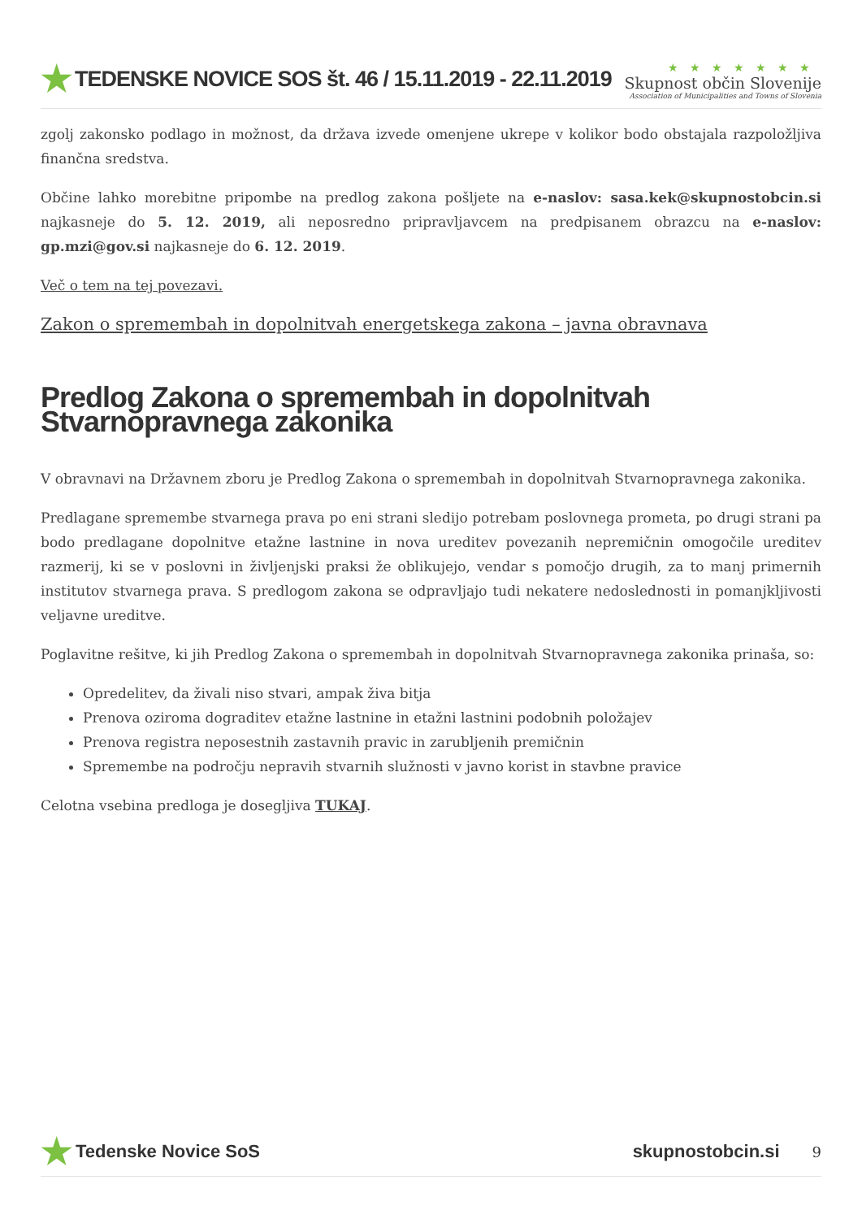★ TEDENSKE NOVICE SOS št. 46 / 15.11.2019 - 22.11.2019
★★★★★★★
Skupnost občin Slovenije
Association of Municipalities and Towns of Slovenia
zgolj zakonsko podlago in možnost, da država izvede omenjene ukrepe v kolikor bodo obstajala razpoložljiva finančna sredstva.
Občine lahko morebitne pripombe na predlog zakona pošljete na e-naslov: sasa.kek@skupnostobcin.si najkasneje do 5. 12. 2019, ali neposredno pripravljavcem na predpisanem obrazcu na e-naslov: gp.mzi@gov.si najkasneje do 6. 12. 2019.
Več o tem na tej povezavi.
Zakon o spremembah in dopolnitvah energetskega zakona – javna obravnava
Predlog Zakona o spremembah in dopolnitvah Stvarnopravnega zakonika
V obravnavi na Državnem zboru je Predlog Zakona o spremembah in dopolnitvah Stvarnopravnega zakonika.
Predlagane spremembe stvarnega prava po eni strani sledijo potrebam poslovnega prometa, po drugi strani pa bodo predlagane dopolnitve etažne lastnine in nova ureditev povezanih nepremičnin omogočile ureditev razmerij, ki se v poslovni in življenjski praksi že oblikujejo, vendar s pomočjo drugih, za to manj primernih institutov stvarnega prava. S predlogom zakona se odpravljajo tudi nekatere nedoslednosti in pomanjkljivosti veljavne ureditve.
Poglavitne rešitve, ki jih Predlog Zakona o spremembah in dopolnitvah Stvarnopravnega zakonika prinaša, so:
Opredelitev, da živali niso stvari, ampak živa bitja
Prenova oziroma dograditev etažne lastnine in etažni lastnini podobnih položajev
Prenova registra neposestnih zastavnih pravic in zarubljenih premičnin
Spremembe na področju nepravih stvarnih služnosti v javno korist in stavbne pravice
Celotna vsebina predloga je dosegljiva TUKAJ.
★ Tedenske Novice SoS skupnostobcin.si 9